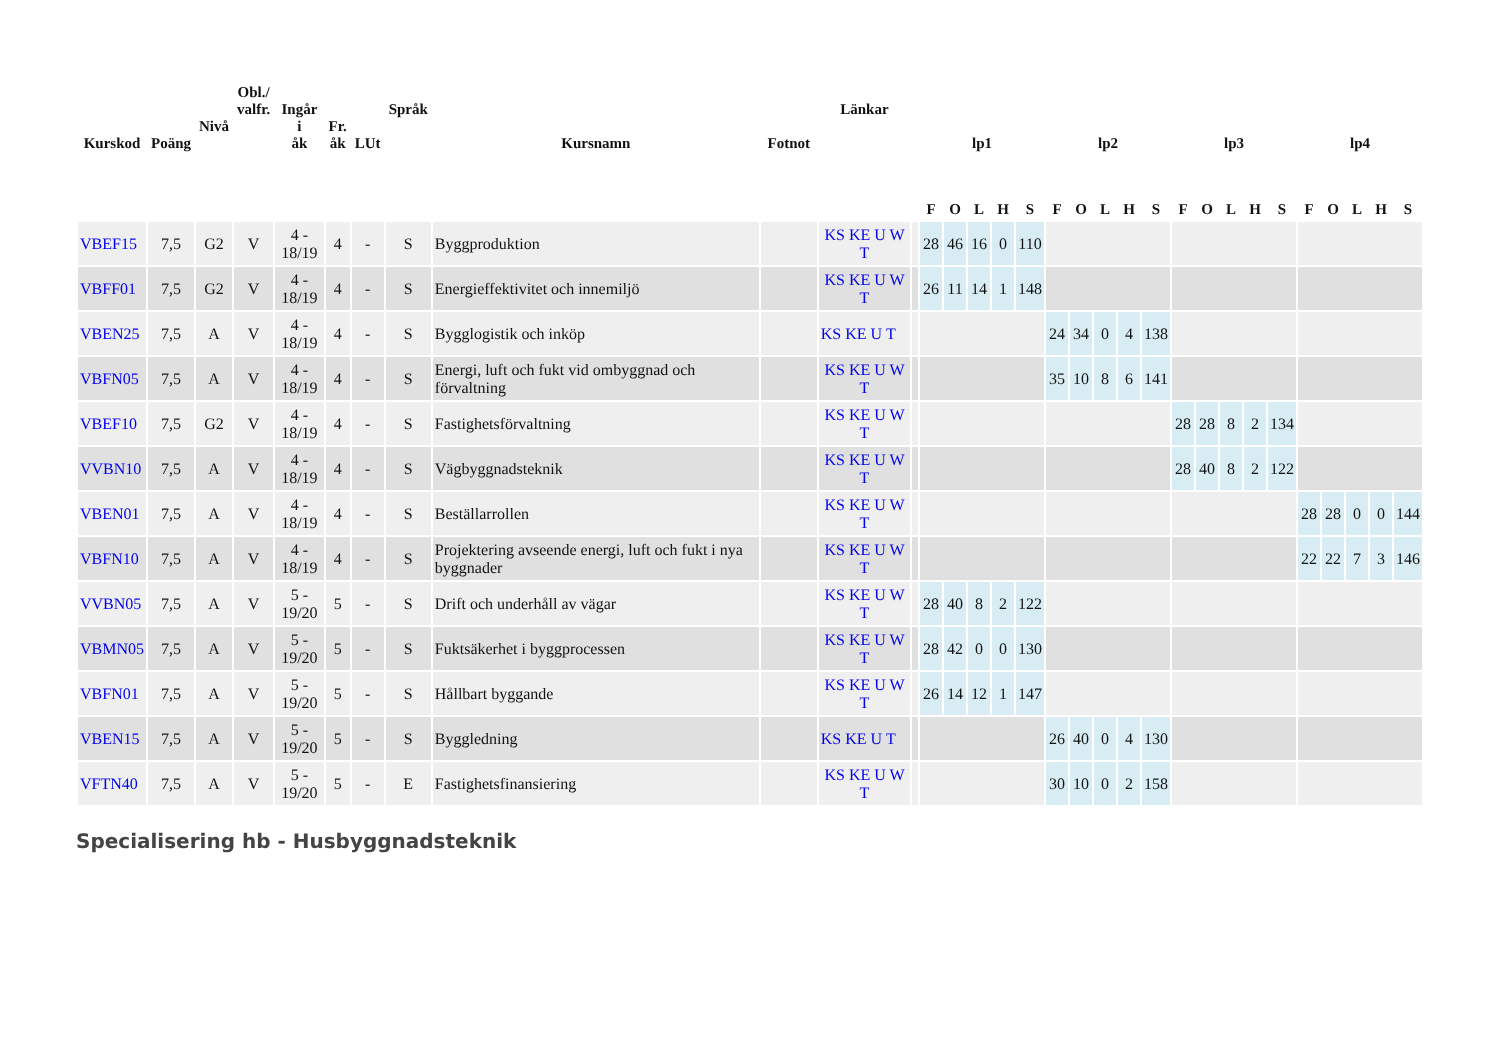| Kurskod | Poäng | Nivå | Obl./ valfr. | Ingår i åk | Fr. åk | LUt | Språk | Kursnamn | Fotnot | Länkar | | lp1 | | | | | lp2 | | | | | lp3 | | | | | lp4 | | | | |
| --- | --- | --- | --- | --- | --- | --- | --- | --- | --- | --- | --- | --- | --- | --- | --- | --- | --- | --- | --- | --- | --- | --- | --- | --- | --- | --- | --- | --- | --- | --- | --- |
| | | | | | | | | | | | | F | O | L | H | S | F | O | L | H | S | F | O | L | H | S | F | O | L | H | S |
| VBEF15 | 7,5 | G2 | V | 4 - 18/19 | 4 | - | S | Byggproduktion | | KS KE U W T | | 28 | 46 | 16 | 0 | 110 | | | | | | | | | | | | | | | |
| VBFF01 | 7,5 | G2 | V | 4 - 18/19 | 4 | - | S | Energieffektivitet och innemiljö | | KS KE U W T | | 26 | 11 | 14 | 1 | 148 | | | | | | | | | | | | | | | |
| VBEN25 | 7,5 | A | V | 4 - 18/19 | 4 | - | S | Bygglogistik och inköp | | KS KE U T | | | | | | | 24 | 34 | 0 | 4 | 138 | | | | | | | | | | |
| VBFN05 | 7,5 | A | V | 4 - 18/19 | 4 | - | S | Energi, luft och fukt vid ombyggnad och förvaltning | | KS KE U W T | | | | | | | 35 | 10 | 8 | 6 | 141 | | | | | | | | | | |
| VBEF10 | 7,5 | G2 | V | 4 - 18/19 | 4 | - | S | Fastighetsförvaltning | | KS KE U W T | | | | | | | | | | | | 28 | 28 | 8 | 2 | 134 | | | | | |
| VVBN10 | 7,5 | A | V | 4 - 18/19 | 4 | - | S | Vägbyggnadsteknik | | KS KE U W T | | | | | | | | | | | | 28 | 40 | 8 | 2 | 122 | | | | | |
| VBEN01 | 7,5 | A | V | 4 - 18/19 | 4 | - | S | Beställarrollen | | KS KE U W T | | | | | | | | | | | | | | | | | 28 | 28 | 0 | 0 | 144 |
| VBFN10 | 7,5 | A | V | 4 - 18/19 | 4 | - | S | Projektering avseende energi, luft och fukt i nya byggnader | | KS KE U W T | | | | | | | | | | | | | | | | | 22 | 22 | 7 | 3 | 146 |
| VVBN05 | 7,5 | A | V | 5 - 19/20 | 5 | - | S | Drift och underhåll av vägar | | KS KE U W T | | 28 | 40 | 8 | 2 | 122 | | | | | | | | | | | | | | | |
| VBMN05 | 7,5 | A | V | 5 - 19/20 | 5 | - | S | Fuktsäkerhet i byggprocessen | | KS KE U W T | | 28 | 42 | 0 | 0 | 130 | | | | | | | | | | | | | | | |
| VBFN01 | 7,5 | A | V | 5 - 19/20 | 5 | - | S | Hållbart byggande | | KS KE U W T | | 26 | 14 | 12 | 1 | 147 | | | | | | | | | | | | | | | |
| VBEN15 | 7,5 | A | V | 5 - 19/20 | 5 | - | S | Byggledning | | KS KE U T | | | | | | | 26 | 40 | 0 | 4 | 130 | | | | | | | | | | |
| VFTN40 | 7,5 | A | V | 5 - 19/20 | 5 | - | E | Fastighetsfinansiering | | KS KE U W T | | | | | | | 30 | 10 | 0 | 2 | 158 | | | | | | | | | | |
Specialisering hb - Husbyggnadsteknik